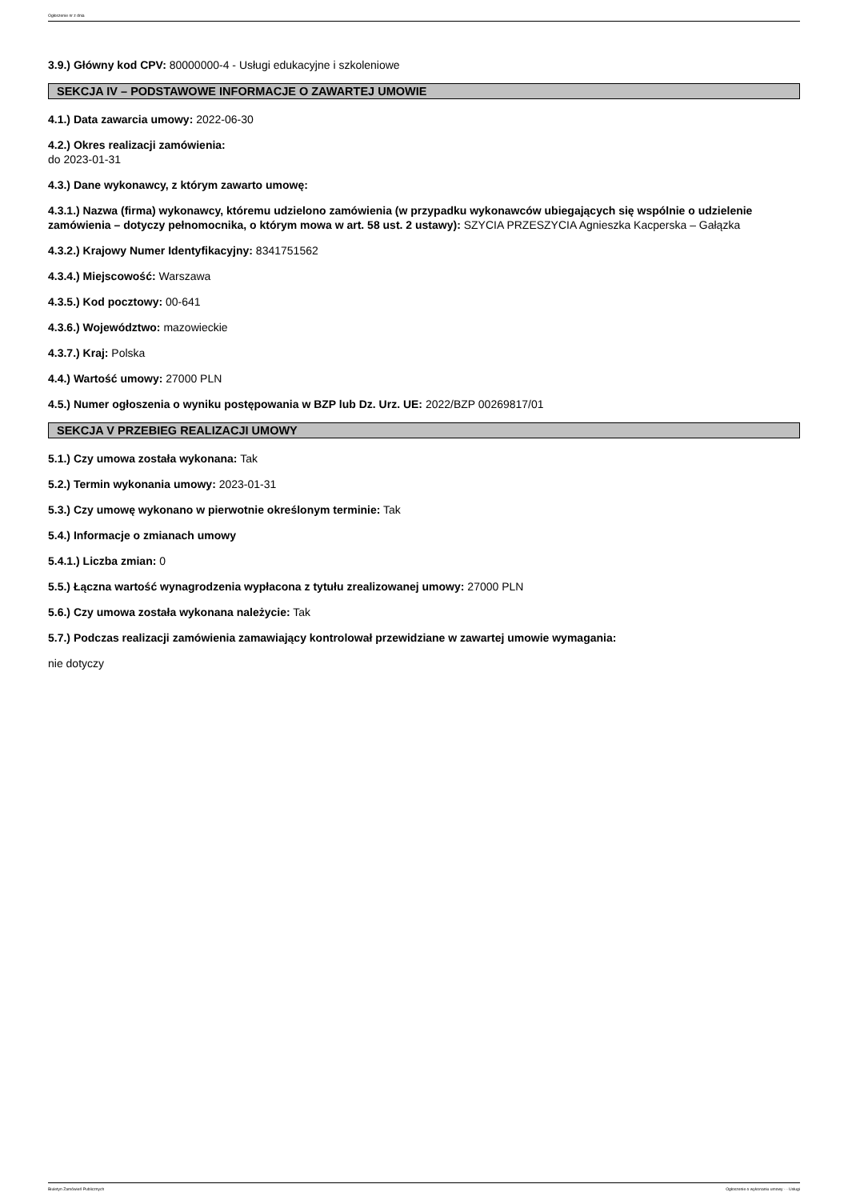Ogłoszenie nr z dnia
3.9.) Główny kod CPV: 80000000-4 - Usługi edukacyjne i szkoleniowe
SEKCJA IV – PODSTAWOWE INFORMACJE O ZAWARTEJ UMOWIE
4.1.) Data zawarcia umowy: 2022-06-30
4.2.) Okres realizacji zamówienia:
do 2023-01-31
4.3.) Dane wykonawcy, z którym zawarto umowę:
4.3.1.) Nazwa (firma) wykonawcy, któremu udzielono zamówienia (w przypadku wykonawców ubiegających się wspólnie o udzielenie zamówienia – dotyczy pełnomocnika, o którym mowa w art. 58 ust. 2 ustawy): SZYCIA PRZESZYCIA Agnieszka Kacperska – Gałązka
4.3.2.) Krajowy Numer Identyfikacyjny: 8341751562
4.3.4.) Miejscowość: Warszawa
4.3.5.) Kod pocztowy: 00-641
4.3.6.) Województwo: mazowieckie
4.3.7.) Kraj: Polska
4.4.) Wartość umowy: 27000 PLN
4.5.) Numer ogłoszenia o wyniku postępowania w BZP lub Dz. Urz. UE: 2022/BZP 00269817/01
SEKCJA V PRZEBIEG REALIZACJI UMOWY
5.1.) Czy umowa została wykonana: Tak
5.2.) Termin wykonania umowy: 2023-01-31
5.3.) Czy umowę wykonano w pierwotnie określonym terminie: Tak
5.4.) Informacje o zmianach umowy
5.4.1.) Liczba zmian: 0
5.5.) Łączna wartość wynagrodzenia wypłacona z tytułu zrealizowanej umowy: 27000 PLN
5.6.) Czy umowa została wykonana należycie: Tak
5.7.) Podczas realizacji zamówienia zamawiający kontrolował przewidziane w zawartej umowie wymagania:
nie dotyczy
Biuletyn Zamówień Publicznych Ogłoszenie o wykonaniu umowy - - Usługi